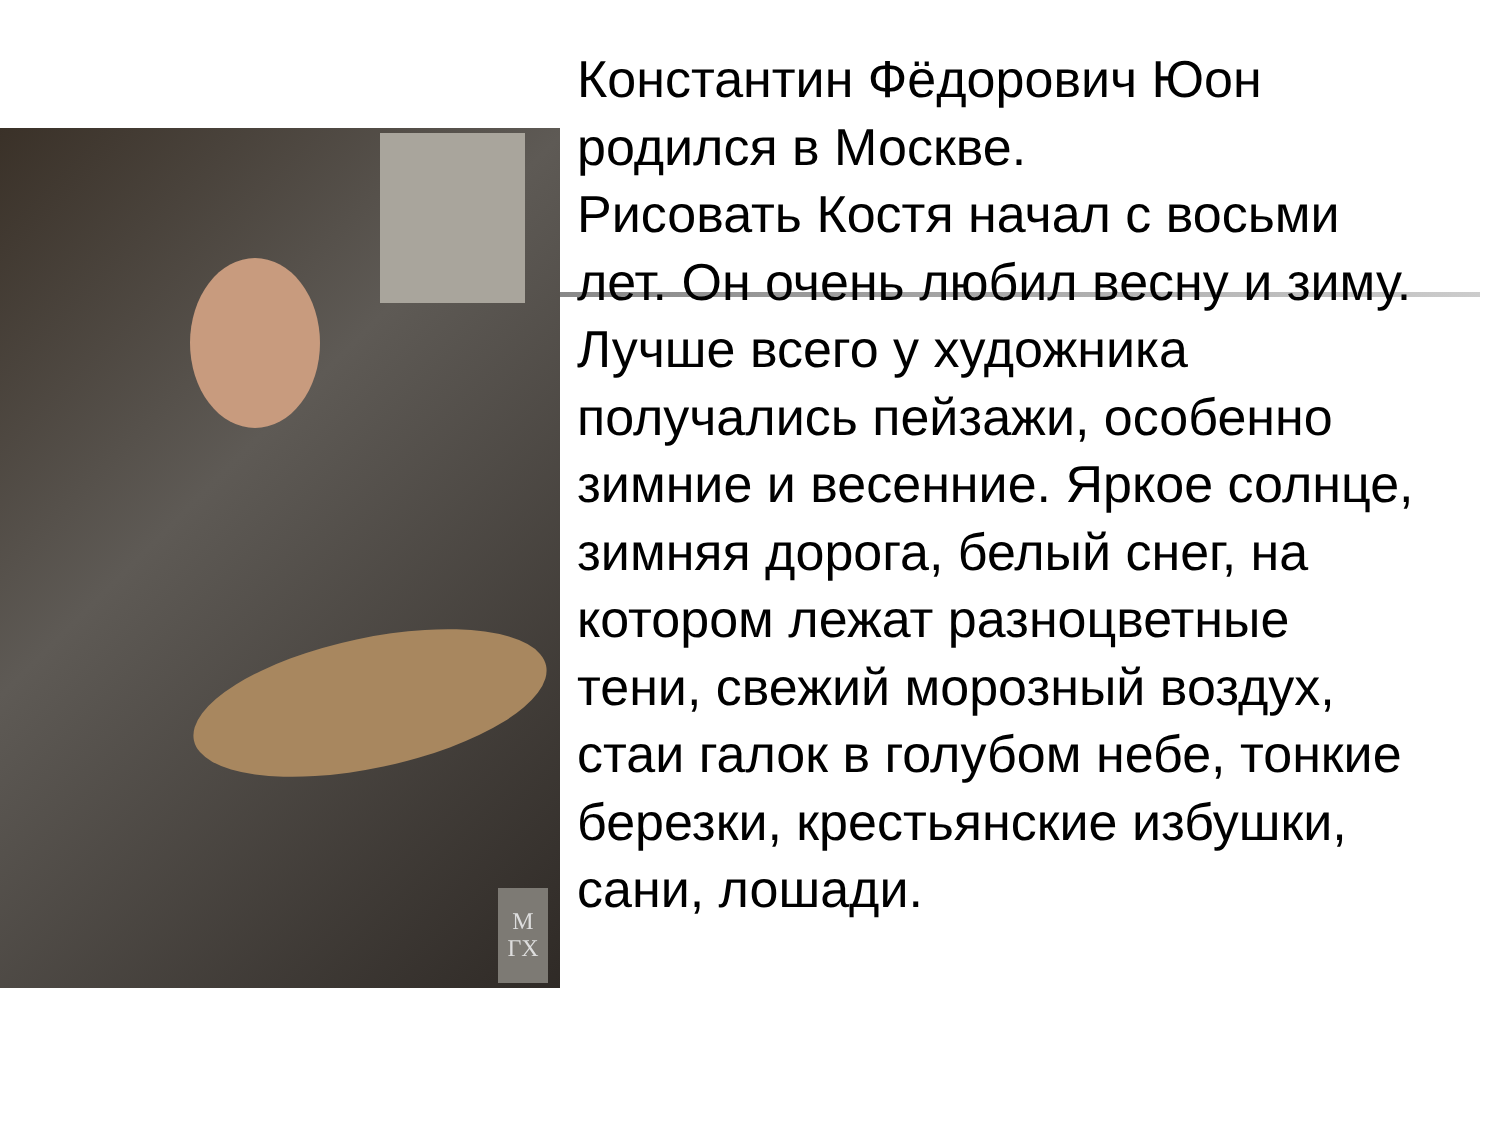М
ГХ
Константин Фёдорович Юон
родился в Москве.
Рисовать Костя начал с восьми
лет. Он очень любил весну и зиму.
Лучше всего у художника
получались пейзажи, особенно
зимние и весенние. Яркое солнце,
зимняя дорога, белый снег, на
котором лежат разноцветные
тени, свежий морозный воздух,
стаи галок в голубом небе, тонкие
березки, крестьянские избушки,
сани, лошади.